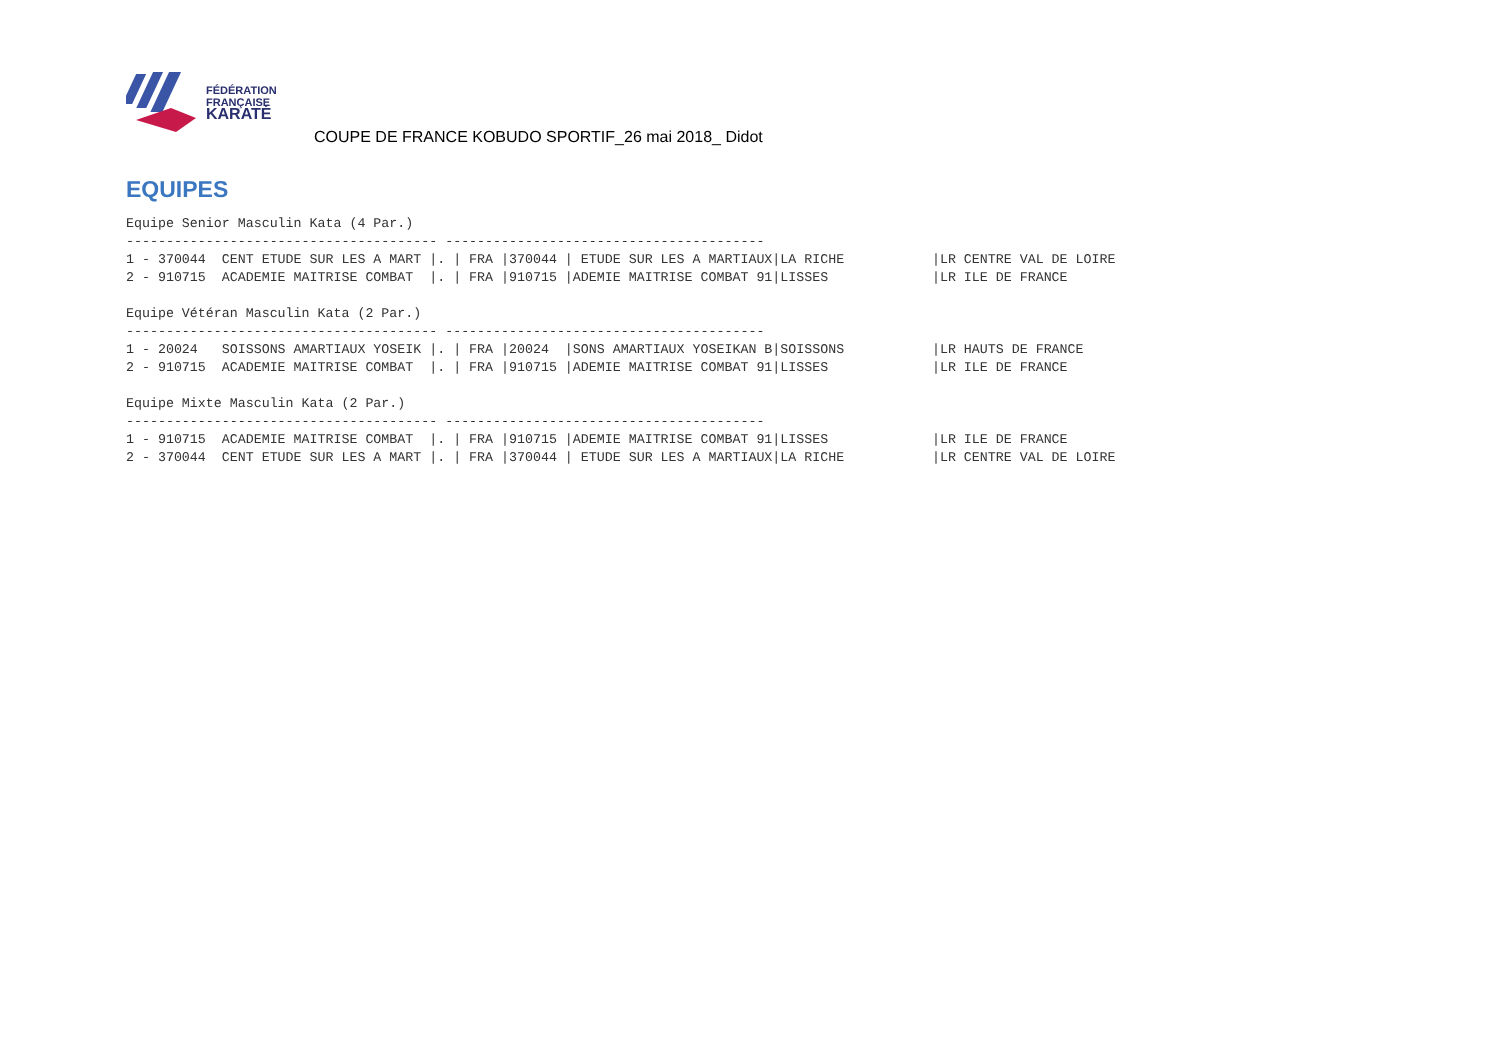FÉDÉRATION
FRANÇAISE
KARATÉ
COUPE DE FRANCE KOBUDO SPORTIF_26 mai 2018_ Didot
EQUIPES
Equipe Senior Masculin Kata (4 Par.)
--------------------------------------- ----------------------------------------
1 - 370044  CENT ETUDE SUR LES A MART |. | FRA |370044 | ETUDE SUR LES A MARTIAUX|LA RICHE           |LR CENTRE VAL DE LOIRE
2 - 910715  ACADEMIE MAITRISE COMBAT  |. | FRA |910715 |ADEMIE MAITRISE COMBAT 91|LISSES             |LR ILE DE FRANCE

Equipe Vétéran Masculin Kata (2 Par.)
--------------------------------------- ----------------------------------------
1 - 20024   SOISSONS AMARTIAUX YOSEIK |. | FRA |20024  |SONS AMARTIAUX YOSEIKAN B|SOISSONS           |LR HAUTS DE FRANCE
2 - 910715  ACADEMIE MAITRISE COMBAT  |. | FRA |910715 |ADEMIE MAITRISE COMBAT 91|LISSES             |LR ILE DE FRANCE

Equipe Mixte Masculin Kata (2 Par.)
--------------------------------------- ----------------------------------------
1 - 910715  ACADEMIE MAITRISE COMBAT  |. | FRA |910715 |ADEMIE MAITRISE COMBAT 91|LISSES             |LR ILE DE FRANCE
2 - 370044  CENT ETUDE SUR LES A MART |. | FRA |370044 | ETUDE SUR LES A MARTIAUX|LA RICHE           |LR CENTRE VAL DE LOIRE